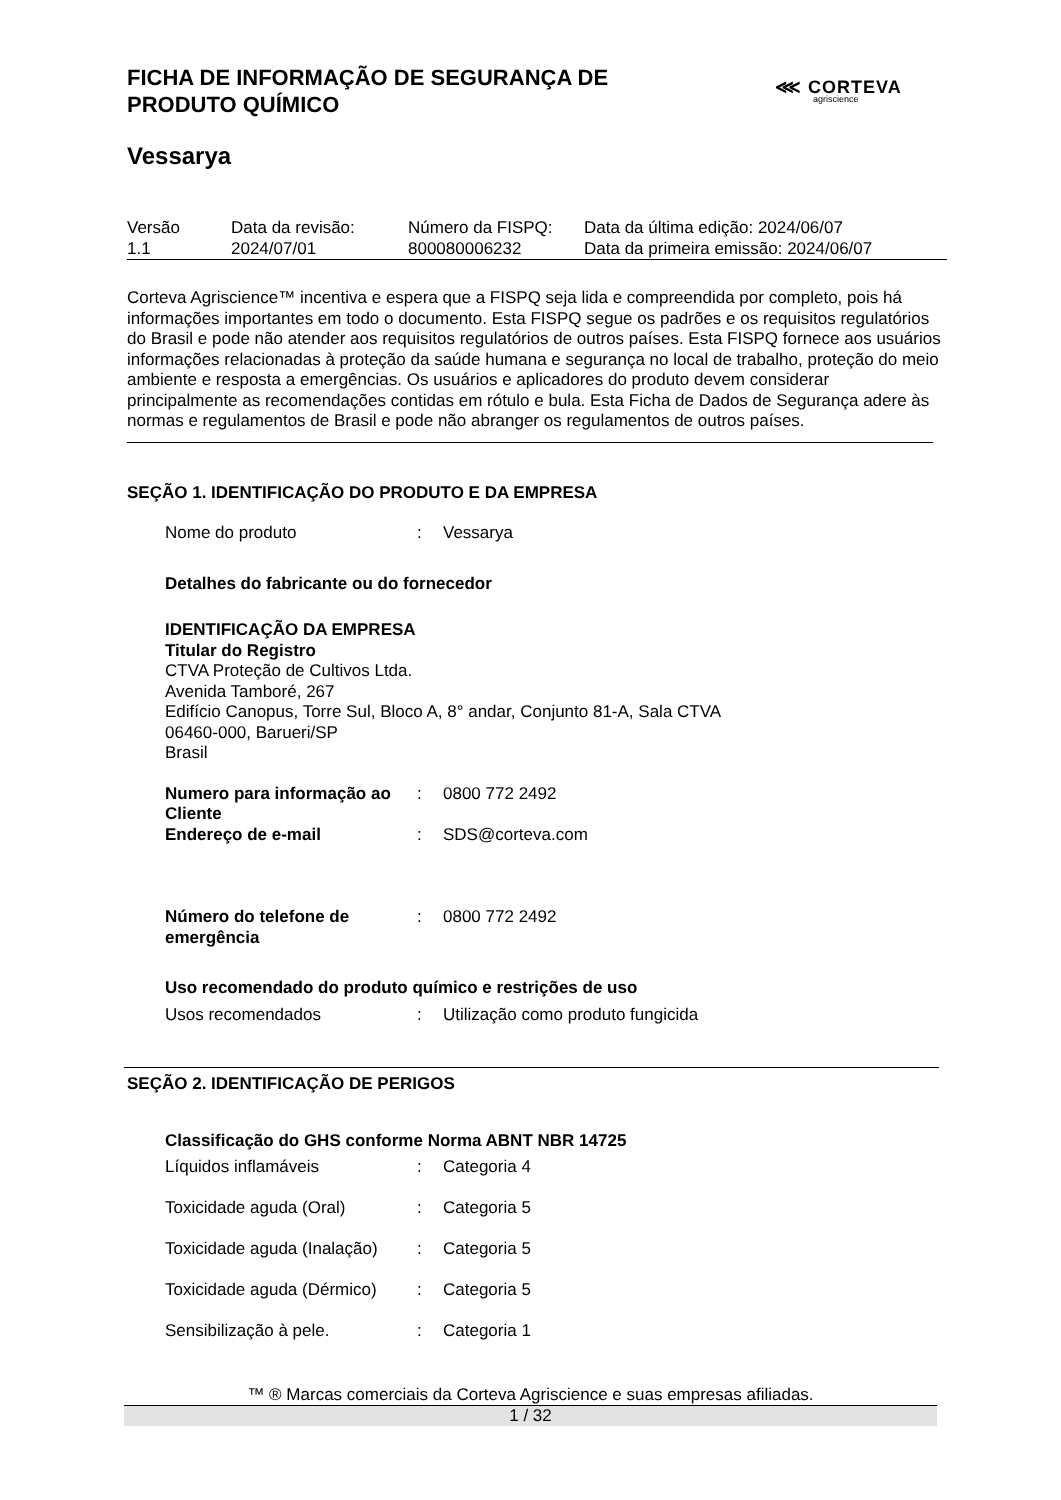FICHA DE INFORMAÇÃO DE SEGURANÇA DE
PRODUTO QUÍMICO
⋘ CORTEVA
agriscience
Vessarya
| Versão 1.1 | Data da revisão: 2024/07/01 | Número da FISPQ: 800080006232 | Data da última edição: 2024/06/07 Data da primeira emissão: 2024/06/07 |
Corteva Agriscience™ incentiva e espera que a FISPQ seja lida e compreendida por completo, pois há informações importantes em todo o documento. Esta FISPQ segue os padrões e os requisitos regulatórios do Brasil e pode não atender aos requisitos regulatórios de outros países. Esta FISPQ fornece aos usuários informações relacionadas à proteção da saúde humana e segurança no local de trabalho, proteção do meio ambiente e resposta a emergências. Os usuários e aplicadores do produto devem considerar principalmente as recomendações contidas em rótulo e bula. Esta Ficha de Dados de Segurança adere às normas e regulamentos de Brasil e pode não abranger os regulamentos de outros países.
SEÇÃO 1. IDENTIFICAÇÃO DO PRODUTO E DA EMPRESA
| Nome do produto | : | Vessarya |
Detalhes do fabricante ou do fornecedor
IDENTIFICAÇÃO DA EMPRESA
Titular do Registro
CTVA Proteção de Cultivos Ltda.
Avenida Tamboré, 267
Edifício Canopus, Torre Sul, Bloco A, 8° andar, Conjunto 81-A, Sala CTVA
06460-000, Barueri/SP
Brasil
| Numero para informação ao Cliente | : | 0800 772 2492 |
| Endereço de e-mail | : | SDS@corteva.com |
| Número do telefone de emergência | : | 0800 772 2492 |
Uso recomendado do produto químico e restrições de uso
| Usos recomendados | : | Utilização como produto fungicida |
SEÇÃO 2. IDENTIFICAÇÃO DE PERIGOS
Classificação do GHS conforme Norma ABNT NBR 14725
| Líquidos inflamáveis | : | Categoria 4 |
| Toxicidade aguda (Oral) | : | Categoria 5 |
| Toxicidade aguda (Inalação) | : | Categoria 5 |
| Toxicidade aguda (Dérmico) | : | Categoria 5 |
| Sensibilização à pele. | : | Categoria 1 |
™ ® Marcas comerciais da Corteva Agriscience e suas empresas afiliadas.
1 / 32